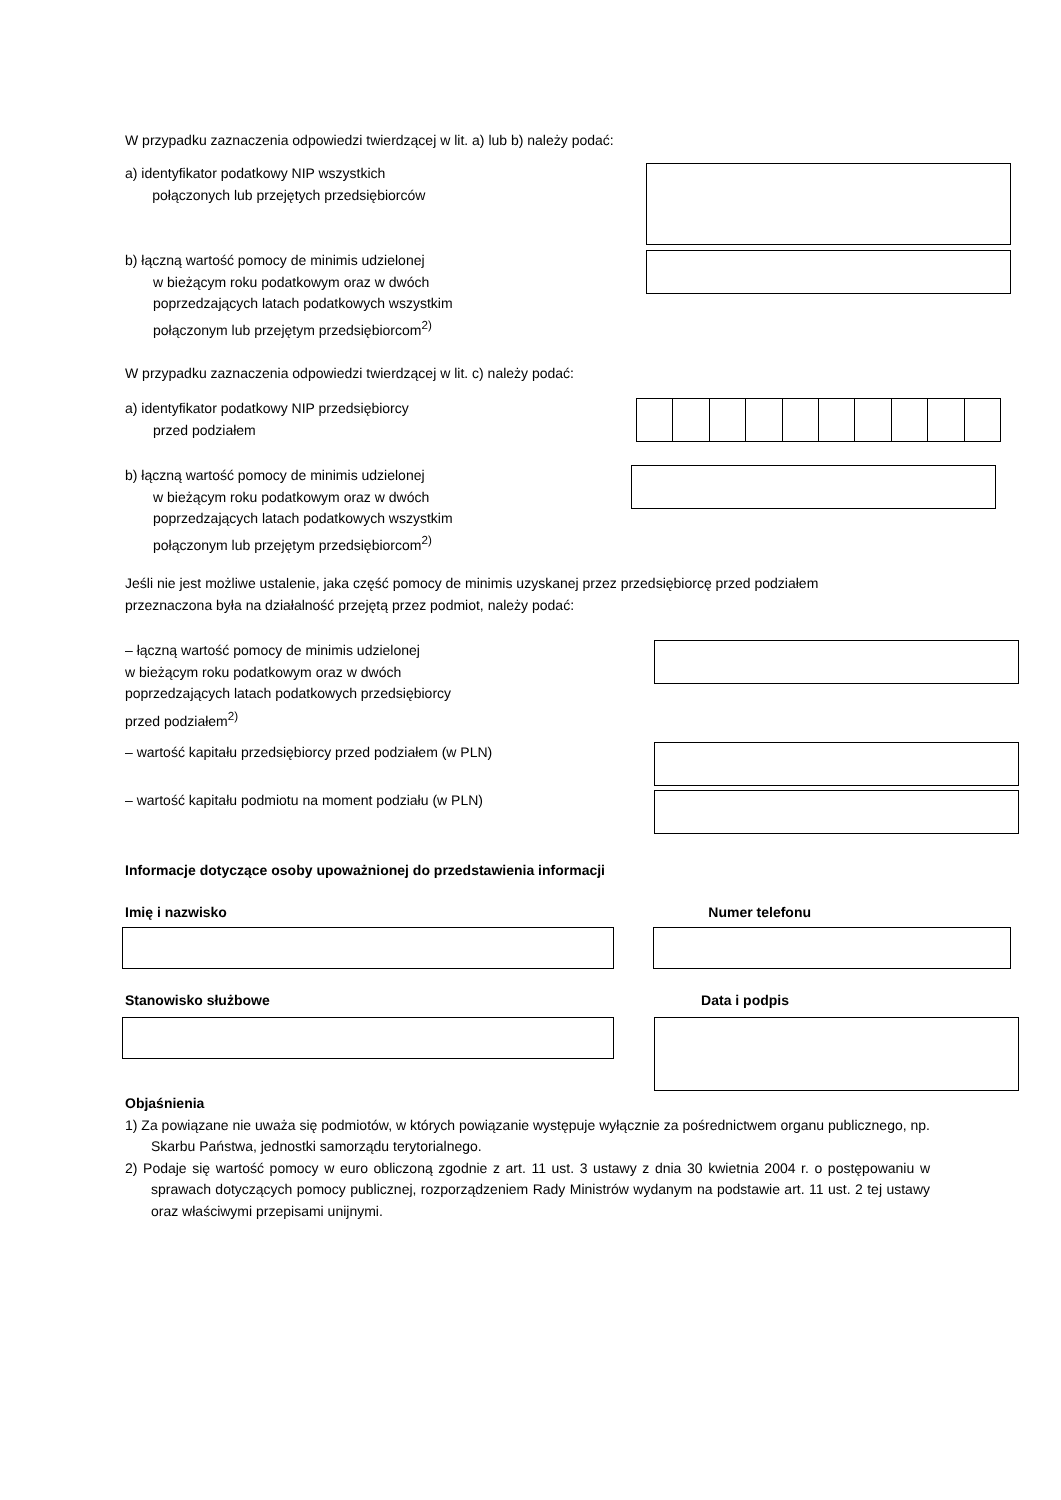W przypadku zaznaczenia odpowiedzi twierdzącej w lit. a) lub b) należy podać:
a) identyfikator podatkowy NIP wszystkich
połączonych lub przejętych przedsiębiorców
b) łączną wartość pomocy de minimis udzielonej
w bieżącym roku podatkowym oraz w dwóch
poprzedzających latach podatkowych wszystkim
połączonym lub przejętym przedsiębiorcom<sup>2)</sup>
W przypadku zaznaczenia odpowiedzi twierdzącej w lit. c) należy podać:
a) identyfikator podatkowy NIP przedsiębiorcy
przed podziałem
b) łączną wartość pomocy de minimis udzielonej
w bieżącym roku podatkowym oraz w dwóch
poprzedzających latach podatkowych wszystkim
połączonym lub przejętym przedsiębiorcom<sup>2)</sup>
Jeśli nie jest możliwe ustalenie, jaka część pomocy de minimis uzyskanej przez przedsiębiorcę przed podziałem
przeznaczona była na działalność przejętą przez podmiot, należy podać:
– łączną wartość pomocy de minimis udzielonej
w bieżącym roku podatkowym oraz w dwóch
poprzedzających latach podatkowych przedsiębiorcy
przed podziałem<sup>2)</sup>
– wartość kapitału przedsiębiorcy przed podziałem (w PLN)
– wartość kapitału podmiotu na moment podziału (w PLN)
Informacje dotyczące osoby upoważnionej do przedstawienia informacji
Imię i nazwisko Numer telefonu
Stanowisko służbowe Data i podpis
Objaśnienia
1) Za powiązane nie uważa się podmiotów, w których powiązanie występuje wyłącznie za pośrednictwem organu publicznego, np. Skarbu Państwa, jednostki samorządu terytorialnego.
2) Podaje się wartość pomocy w euro obliczoną zgodnie z art. 11 ust. 3 ustawy z dnia 30 kwietnia 2004 r. o postępowaniu w sprawach dotyczących pomocy publicznej, rozporządzeniem Rady Ministrów wydanym na podstawie art. 11 ust. 2 tej ustawy oraz właściwymi przepisami unijnymi.